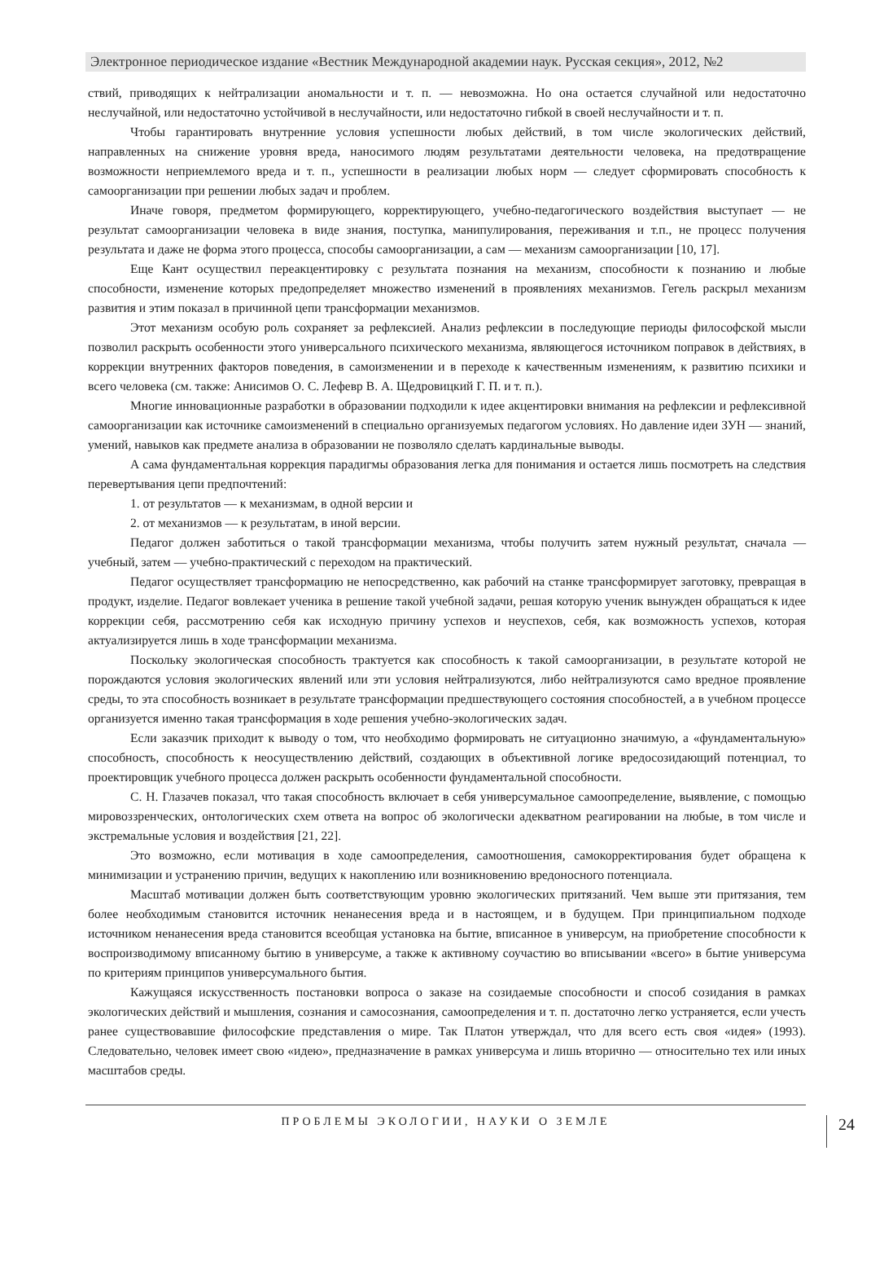Электронное периодическое издание «Вестник Международной академии наук. Русская секция», 2012, №2
ствий, приводящих к нейтрализации аномальности и т. п. — невозможна. Но она остается случайной или недостаточно неслучайной, или недостаточно устойчивой в неслучайности, или недостаточно гибкой в своей неслучайности и т. п.
Чтобы гарантировать внутренние условия успешности любых действий, в том числе экологических действий, направленных на снижение уровня вреда, наносимого людям результатами деятельности человека, на предотвращение возможности неприемлемого вреда и т. п., успешности в реализации любых норм — следует сформировать способность к самоорганизации при решении любых задач и проблем.
Иначе говоря, предметом формирующего, корректирующего, учебно-педагогического воздействия выступает — не результат самоорганизации человека в виде знания, поступка, манипулирования, переживания и т.п., не процесс получения результата и даже не форма этого процесса, способы самоорганизации, а сам — механизм самоорганизации [10, 17].
Еще Кант осуществил переакцентировку с результата познания на механизм, способности к познанию и любые способности, изменение которых предопределяет множество изменений в проявлениях механизмов. Гегель раскрыл механизм развития и этим показал в причинной цепи трансформации механизмов.
Этот механизм особую роль сохраняет за рефлексией. Анализ рефлексии в последующие периоды философской мысли позволил раскрыть особенности этого универсального психического механизма, являющегося источником поправок в действиях, в коррекции внутренних факторов поведения, в самоизменении и в переходе к качественным изменениям, к развитию психики и всего человека (см. также: Анисимов О. С. Лефевр В. А. Щедровицкий Г. П. и т. п.).
Многие инновационные разработки в образовании подходили к идее акцентировки внимания на рефлексии и рефлексивной самоорганизации как источнике самоизменений в специально организуемых педагогом условиях. Но давление идеи ЗУН — знаний, умений, навыков как предмете анализа в образовании не позволяло сделать кардинальные выводы.
А сама фундаментальная коррекция парадигмы образования легка для понимания и остается лишь посмотреть на следствия перевертывания цепи предпочтений:
1. от результатов — к механизмам, в одной версии и
2. от механизмов — к результатам, в иной версии.
Педагог должен заботиться о такой трансформации механизма, чтобы получить затем нужный результат, сначала — учебный, затем — учебно-практический с переходом на практический.
Педагог осуществляет трансформацию не непосредственно, как рабочий на станке трансформирует заготовку, превращая в продукт, изделие. Педагог вовлекает ученика в решение такой учебной задачи, решая которую ученик вынужден обращаться к идее коррекции себя, рассмотрению себя как исходную причину успехов и неуспехов, себя, как возможность успехов, которая актуализируется лишь в ходе трансформации механизма.
Поскольку экологическая способность трактуется как способность к такой самоорганизации, в результате которой не порождаются условия экологических явлений или эти условия нейтрализуются, либо нейтрализуются само вредное проявление среды, то эта способность возникает в результате трансформации предшествующего состояния способностей, а в учебном процессе организуется именно такая трансформация в ходе решения учебно-экологических задач.
Если заказчик приходит к выводу о том, что необходимо формировать не ситуационно значимую, а «фундаментальную» способность, способность к неосуществлению действий, создающих в объективной логике вредосозидающий потенциал, то проектировщик учебного процесса должен раскрыть особенности фундаментальной способности.
С. Н. Глазачев показал, что такая способность включает в себя универсумальное самоопределение, выявление, с помощью мировоззренческих, онтологических схем ответа на вопрос об экологически адекватном реагировании на любые, в том числе и экстремальные условия и воздействия [21, 22].
Это возможно, если мотивация в ходе самоопределения, самоотношения, самокорректирования будет обращена к минимизации и устранению причин, ведущих к накоплению или возникновению вредоносного потенциала.
Масштаб мотивации должен быть соответствующим уровню экологических притязаний. Чем выше эти притязания, тем более необходимым становится источник ненанесения вреда и в настоящем, и в будущем. При принципиальном подходе источником ненанесения вреда становится всеобщая установка на бытие, вписанное в универсум, на приобретение способности к воспроизводимому вписанному бытию в универсуме, а также к активному соучастию во вписывании «всего» в бытие универсума по критериям принципов универсумального бытия.
Кажущаяся искусственность постановки вопроса о заказе на созидаемые способности и способ созидания в рамках экологических действий и мышления, сознания и самосознания, самоопределения и т. п. достаточно легко устраняется, если учесть ранее существовавшие философские представления о мире. Так Платон утверждал, что для всего есть своя «идея» (1993). Следовательно, человек имеет свою «идею», предназначение в рамках универсума и лишь вторично — относительно тех или иных масштабов среды.
ПРОБЛЕМЫ ЭКОЛОГИИ, НАУКИ О ЗЕМЛЕ
24